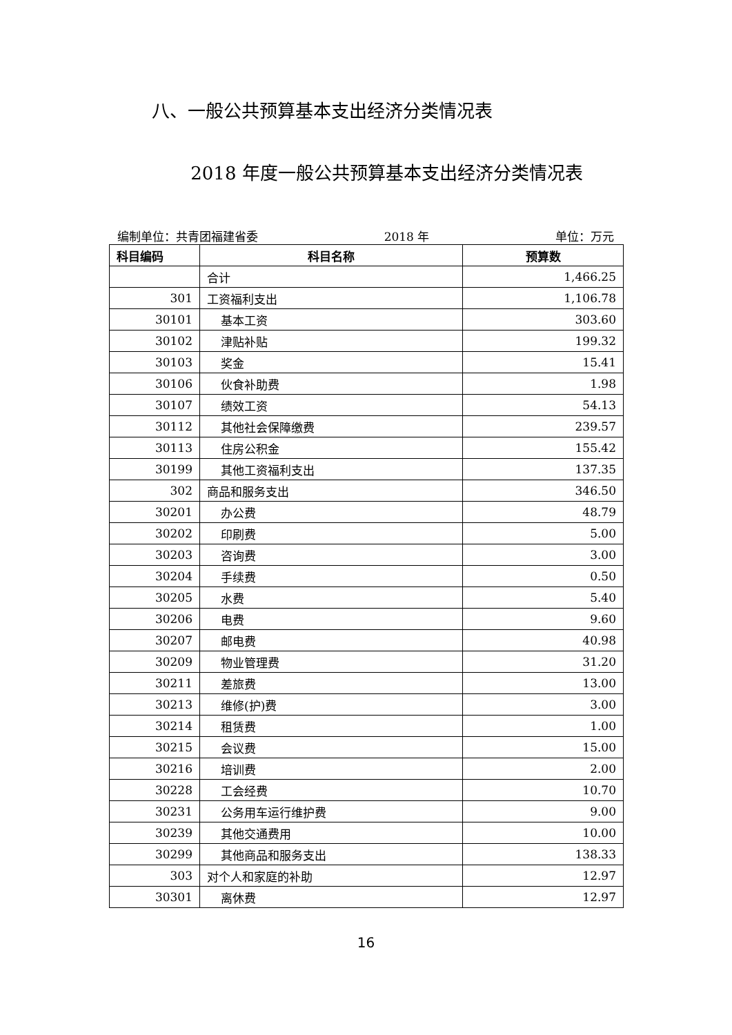八、一般公共预算基本支出经济分类情况表
2018 年度一般公共预算基本支出经济分类情况表
编制单位：共青团福建省委 2018 年 单位：万元
| 科目编码 | 科目名称 | 预算数 |
| --- | --- | --- |
| | 合计 | 1,466.25 |
| 301 | 工资福利支出 | 1,106.78 |
| 30101 | 基本工资 | 303.60 |
| 30102 | 津贴补贴 | 199.32 |
| 30103 | 奖金 | 15.41 |
| 30106 | 伙食补助费 | 1.98 |
| 30107 | 绩效工资 | 54.13 |
| 30112 | 其他社会保障缴费 | 239.57 |
| 30113 | 住房公积金 | 155.42 |
| 30199 | 其他工资福利支出 | 137.35 |
| 302 | 商品和服务支出 | 346.50 |
| 30201 | 办公费 | 48.79 |
| 30202 | 印刷费 | 5.00 |
| 30203 | 咨询费 | 3.00 |
| 30204 | 手续费 | 0.50 |
| 30205 | 水费 | 5.40 |
| 30206 | 电费 | 9.60 |
| 30207 | 邮电费 | 40.98 |
| 30209 | 物业管理费 | 31.20 |
| 30211 | 差旅费 | 13.00 |
| 30213 | 维修(护)费 | 3.00 |
| 30214 | 租赁费 | 1.00 |
| 30215 | 会议费 | 15.00 |
| 30216 | 培训费 | 2.00 |
| 30228 | 工会经费 | 10.70 |
| 30231 | 公务用车运行维护费 | 9.00 |
| 30239 | 其他交通费用 | 10.00 |
| 30299 | 其他商品和服务支出 | 138.33 |
| 303 | 对个人和家庭的补助 | 12.97 |
| 30301 | 离休费 | 12.97 |
16